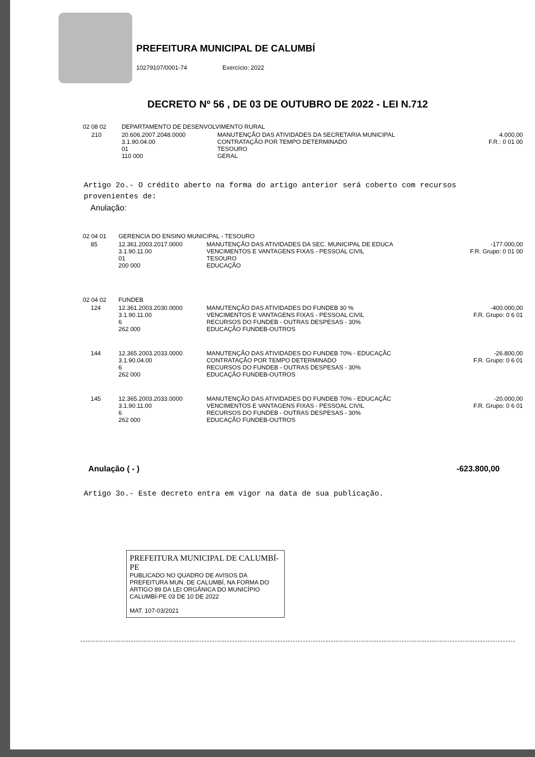PREFEITURA MUNICIPAL DE CALUMBÍ
10279107/0001-74 Exercício: 2022
DECRETO Nº 56 , DE 03 DE OUTUBRO DE 2022 - LEI N.712
| 02 08 02 | | DEPARTAMENTO DE DESENVOLVIMENTO RURAL | | |
| | 210 | 20.606.2007.2048.0000 3.1.90.04.00 01 110 000 | MANUTENÇÃO DAS ATIVIDADES DA SECRETARIA MUNICIPAL CONTRATAÇÃO POR TEMPO DETERMINADO TESOURO GERAL | 4.000,00 F.R.: 0 01 00 |
Artigo 2o.- O crédito aberto na forma do artigo anterior será coberto com recursos provenientes de:
Anulação:
| 02 04 01 | | GERENCIA DO ENSINO MUNICIPAL - TESOURO | | |
| | 85 | 12.361.2003.2017.0000 3.1.90.11.00 01 200 000 | MANUTENÇÃO DAS ATIVIDADES DA SEC. MUNICIPAL DE EDUCA VENCIMENTOS E VANTAGENS FIXAS - PESSOAL CIVIL TESOURO EDUCAÇÃO | -177.000,00 F.R. Grupo: 0 01 00 |
| 02 04 02 | | FUNDEB | | |
| | 124 | 12.361.2003.2030.0000 3.1.90.11.00 6 262 000 | MANUTENÇÃO DAS ATIVIDADES DO FUNDEB 30 % VENCIMENTOS E VANTAGENS FIXAS - PESSOAL CIVIL RECURSOS DO FUNDEB - OUTRAS DESPESAS - 30% EDUCAÇÃO FUNDEB-OUTROS | -400.000,00 F.R. Grupo: 0 6 01 |
| | 144 | 12.365.2003.2033.0000 3.1.90.04.00 6 262 000 | MANUTENÇÃO DAS ATIVIDADES DO FUNDEB 70% - EDUCAÇÃC CONTRATAÇÃO POR TEMPO DETERMINADO RECURSOS DO FUNDEB - OUTRAS DESPESAS - 30% EDUCAÇÃO FUNDEB-OUTROS | -26.800,00 F.R. Grupo: 0 6 01 |
| | 145 | 12.365.2003.2033.0000 3.1.90.11.00 6 262 000 | MANUTENÇÃO DAS ATIVIDADES DO FUNDEB 70% - EDUCAÇÃC VENCIMENTOS E VANTAGENS FIXAS - PESSOAL CIVIL RECURSOS DO FUNDEB - OUTRAS DESPESAS - 30% EDUCAÇÃO FUNDEB-OUTROS | -20.000,00 F.R. Grupo: 0 6 01 |
Anulação ( - ) -623.800,00
Artigo 3o.- Este decreto entra em vigor na data de sua publicação.
PREFEITURA MUNICIPAL DE CALUMBÍ-PE
PUBLICADO NO QUADRO DE AVISOS DA PREFEITURA MUN. DE CALUMBÍ, NA FORMA DO ARTIGO 89 DA LEI ORGÂNICA DO MUNICÍPIO
CALUMBÍ-PE 03 DE 10 DE 2022
MAT. 107-03/2021